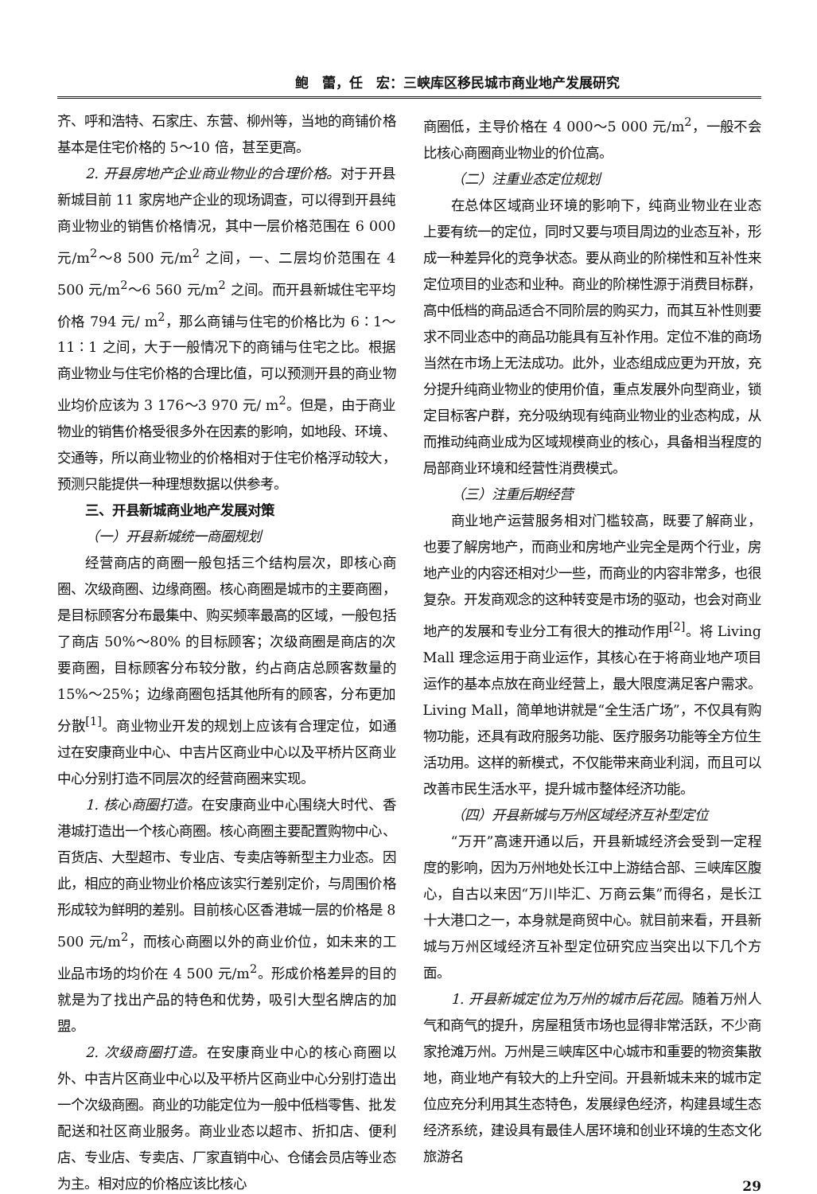鲍　蕾，任　宏：三峡库区移民城市商业地产发展研究
齐、呼和浩特、石家庄、东营、柳州等，当地的商铺价格基本是住宅价格的 5～10 倍，甚至更高。
2. 开县房地产企业商业物业的合理价格。对于开县新城目前 11 家房地产企业的现场调查，可以得到开县纯商业物业的销售价格情况，其中一层价格范围在 6 000 元/m<sup>2</sup>～8 500 元/m<sup>2</sup> 之间，一、二层均价范围在 4 500 元/m<sup>2</sup>～6 560 元/m<sup>2</sup> 之间。而开县新城住宅平均价格 794 元/ m<sup>2</sup>，那么商铺与住宅的价格比为 6∶1～11∶1 之间，大于一般情况下的商铺与住宅之比。根据商业物业与住宅价格的合理比值，可以预测开县的商业物业均价应该为 3 176～3 970 元/ m<sup>2</sup>。但是，由于商业物业的销售价格受很多外在因素的影响，如地段、环境、交通等，所以商业物业的价格相对于住宅价格浮动较大，预测只能提供一种理想数据以供参考。
三、开县新城商业地产发展对策
（一）开县新城统一商圈规划
经营商店的商圈一般包括三个结构层次，即核心商圈、次级商圈、边缘商圈。核心商圈是城市的主要商圈，是目标顾客分布最集中、购买频率最高的区域，一般包括了商店 50%～80% 的目标顾客；次级商圈是商店的次要商圈，目标顾客分布较分散，约占商店总顾客数量的 15%～25%；边缘商圈包括其他所有的顾客，分布更加分散<sup>[1]</sup>。商业物业开发的规划上应该有合理定位，如通过在安康商业中心、中吉片区商业中心以及平桥片区商业中心分别打造不同层次的经营商圈来实现。
1. 核心商圈打造。在安康商业中心围绕大时代、香港城打造出一个核心商圈。核心商圈主要配置购物中心、百货店、大型超市、专业店、专卖店等新型主力业态。因此，相应的商业物业价格应该实行差别定价，与周围价格形成较为鲜明的差别。目前核心区香港城一层的价格是 8 500 元/m<sup>2</sup>，而核心商圈以外的商业价位，如未来的工业品市场的均价在 4 500 元/m<sup>2</sup>。形成价格差异的目的就是为了找出产品的特色和优势，吸引大型名牌店的加盟。
2. 次级商圈打造。在安康商业中心的核心商圈以外、中吉片区商业中心以及平桥片区商业中心分别打造出一个次级商圈。商业的功能定位为一般中低档零售、批发配送和社区商业服务。商业业态以超市、折扣店、便利店、专业店、专卖店、厂家直销中心、仓储会员店等业态为主。相对应的价格应该比核心
商圈低，主导价格在 4 000～5 000 元/m<sup>2</sup>，一般不会比核心商圈商业物业的价位高。
（二）注重业态定位规划
在总体区域商业环境的影响下，纯商业物业在业态上要有统一的定位，同时又要与项目周边的业态互补，形成一种差异化的竞争状态。要从商业的阶梯性和互补性来定位项目的业态和业种。商业的阶梯性源于消费目标群，高中低档的商品适合不同阶层的购买力，而其互补性则要求不同业态中的商品功能具有互补作用。定位不准的商场当然在市场上无法成功。此外，业态组成应更为开放，充分提升纯商业物业的使用价值，重点发展外向型商业，锁定目标客户群，充分吸纳现有纯商业物业的业态构成，从而推动纯商业成为区域规模商业的核心，具备相当程度的局部商业环境和经营性消费模式。
（三）注重后期经营
商业地产运营服务相对门槛较高，既要了解商业，也要了解房地产，而商业和房地产业完全是两个行业，房地产业的内容还相对少一些，而商业的内容非常多，也很复杂。开发商观念的这种转变是市场的驱动，也会对商业地产的发展和专业分工有很大的推动作用<sup>[2]</sup>。将 Living Mall 理念运用于商业运作，其核心在于将商业地产项目运作的基本点放在商业经营上，最大限度满足客户需求。Living Mall，简单地讲就是“全生活广场”，不仅具有购物功能，还具有政府服务功能、医疗服务功能等全方位生活功用。这样的新模式，不仅能带来商业利润，而且可以改善市民生活水平，提升城市整体经济功能。
（四）开县新城与万州区域经济互补型定位
“万开”高速开通以后，开县新城经济会受到一定程度的影响，因为万州地处长江中上游结合部、三峡库区腹心，自古以来因“万川毕汇、万商云集”而得名，是长江十大港口之一，本身就是商贸中心。就目前来看，开县新城与万州区域经济互补型定位研究应当突出以下几个方面。
1. 开县新城定位为万州的城市后花园。随着万州人气和商气的提升，房屋租赁市场也显得非常活跃，不少商家抢滩万州。万州是三峡库区中心城市和重要的物资集散地，商业地产有较大的上升空间。开县新城未来的城市定位应充分利用其生态特色，发展绿色经济，构建县域生态经济系统，建设具有最佳人居环境和创业环境的生态文化旅游名
29